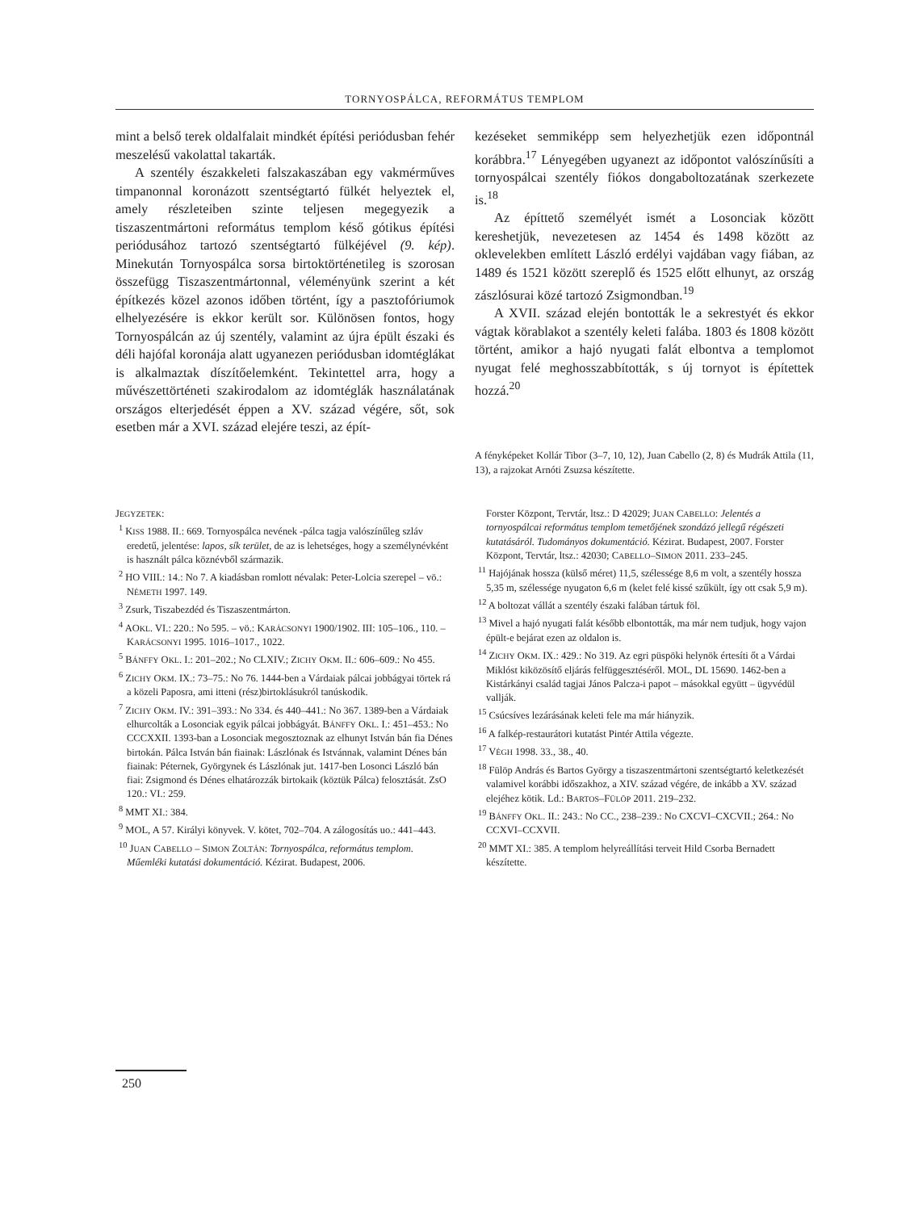TORNYOSPÁLCA, REFORMÁTUS TEMPLOM
mint a belső terek oldalfalait mindkét építési periódusban fehér meszelésű vakolattal takarták.
A szentély északkeleti falszakaszában egy vakmérműves timpanonnal koronázott szentségtartó fülkét helyeztek el, amely részleteiben szinte teljesen megegyezik a tiszaszentmártoni református templom késő gótikus építési periódusához tartozó szentségtartó fülkéjével (9. kép). Minekután Tornyospálca sorsa birtoktörténetileg is szorosan összefügg Tiszaszentmártonnal, véleményünk szerint a két építkezés közel azonos időben történt, így a pasztofóriumok elhelyezésére is ekkor került sor. Különösen fontos, hogy Tornyospálcán az új szentély, valamint az újra épült északi és déli hajófal koronája alatt ugyanezen periódusban idomtéglákat is alkalmaztak díszítőelemként. Tekintettel arra, hogy a művészettörténeti szakirodalom az idomtéglák használatának országos elterjedését éppen a XV. század végére, sőt, sok esetben már a XVI. század elejére teszi, az épít-
kezéseket semmiképp sem helyezhetjük ezen időpontnál korábbra.<sup>17</sup> Lényegében ugyanezt az időpontot valószínűsíti a tornyospálcai szentély fiókos dongaboltozatának szerkezete is.<sup>18</sup>
Az építtető személyét ismét a Losonciak között kereshetjük, nevezetesen az 1454 és 1498 között az oklevelekben említett László erdélyi vajdában vagy fiában, az 1489 és 1521 között szereplő és 1525 előtt elhunyt, az ország zászlósurai közé tartozó Zsigmondban.<sup>19</sup>
A XVII. század elején bontották le a sekrestyét és ekkor vágtak körablakot a szentély keleti falába. 1803 és 1808 között történt, amikor a hajó nyugati falát elbontva a templomot nyugat felé meghosszabbították, s új tornyot is építettek hozzá.<sup>20</sup>
A fényképeket Kollár Tibor (3–7, 10, 12), Juan Cabello (2, 8) és Mudrák Attila (11, 13), a rajzokat Arnóti Zsuzsa készítette.
JEGYZETEK:
<sup>1</sup> KISS 1988. II.: 669. Tornyospálca nevének -pálca tagja valószínűleg szláv eredetű, jelentése: lapos, sík terület, de az is lehetséges, hogy a személynévként is használt pálca köznévből származik.
<sup>2</sup> HO VIII.: 14.: No 7. A kiadásban romlott névalak: Peter-Lolcia szerepel – vö.: NÉMETH 1997. 149.
<sup>3</sup> Zsurk, Tiszabezdéd és Tiszaszentmárton.
<sup>4</sup> AOKL. VI.: 220.: No 595. – vö.: KARÁCSONYI 1900/1902. III: 105–106., 110. – KARÁCSONYI 1995. 1016–1017., 1022.
<sup>5</sup> BÁNFFY OKL. I.: 201–202.; No CLXIV.; ZICHY OKM. II.: 606–609.: No 455.
<sup>6</sup> ZICHY OKM. IX.: 73–75.: No 76. 1444-ben a Várdaiak pálcai jobbágyai törtek rá a közeli Paposra, ami itteni (rész)birtoklásukról tanúskodik.
<sup>7</sup> ZICHY OKM. IV.: 391–393.: No 334. és 440–441.: No 367. 1389-ben a Várdaiak elhurcolták a Losonciak egyik pálcai jobbágyát. BÁNFFY OKL. I.: 451–453.: No CCCXXII. 1393-ban a Losonciak megosztoznak az elhunyt István bán fia Dénes birtokán. Pálca István bán fiainak: Lászlónak és Istvánnak, valamint Dénes bán fiainak: Péternek, Györgynek és Lászlónak jut. 1417-ben Losonci László bán fiai: Zsigmond és Dénes elhatározzák birtokaik (köztük Pálca) felosztását. ZsO 120.: VI.: 259.
<sup>8</sup> MMT XI.: 384.
<sup>9</sup> MOL, A 57. Királyi könyvek. V. kötet, 702–704. A zálogosítás uo.: 441–443.
<sup>10</sup> JUAN CABELLO – SIMON ZOLTÁN: Tornyospálca, református templom. Műemléki kutatási dokumentáció. Kézirat. Budapest, 2006.
Forster Központ, Tervtár, ltsz.: D 42029; JUAN CABELLO: Jelentés a tornyospálcai református templom temetőjének szondázó jellegű régészeti kutatásáról. Tudományos dokumentáció. Kézirat. Budapest, 2007. Forster Központ, Tervtár, ltsz.: 42030; CABELLO–SIMON 2011. 233–245.
<sup>11</sup> Hajójának hossza (külső méret) 11,5, szélessége 8,6 m volt, a szentély hossza 5,35 m, szélessége nyugaton 6,6 m (kelet felé kissé szűkült, így ott csak 5,9 m).
<sup>12</sup> A boltozat vállát a szentély északi falában tártuk föl.
<sup>13</sup> Mivel a hajó nyugati falát később elbontották, ma már nem tudjuk, hogy vajon épült-e bejárat ezen az oldalon is.
<sup>14</sup> ZICHY OKM. IX.: 429.: No 319. Az egri püspöki helynök értesíti őt a Várdai Miklóst kiközösítő eljárás felfüggesztéséről. MOL, DL 15690. 1462-ben a Kistárkányi család tagjai János Palcza-i papot – másokkal együtt – ügyvédül vallják.
<sup>15</sup> Csúcsíves lezárásának keleti fele ma már hiányzik.
<sup>16</sup> A falkép-restaurátori kutatást Pintér Attila végezte.
<sup>17</sup> VÉGH 1998. 33., 38., 40.
<sup>18</sup> Fülöp András és Bartos György a tiszaszentmártoni szentségtartó keletkezését valamivel korábbi időszakhoz, a XIV. század végére, de inkább a XV. század elejéhez kötik. Ld.: BARTOS–FÜLÖP 2011. 219–232.
<sup>19</sup> BÁNFFY OKL. II.: 243.: No CC., 238–239.: No CXCVI–CXCVII.; 264.: No CCXVI–CCXVII.
<sup>20</sup> MMT XI.: 385. A templom helyreállítási terveit Hild Csorba Bernadett készítette.
250